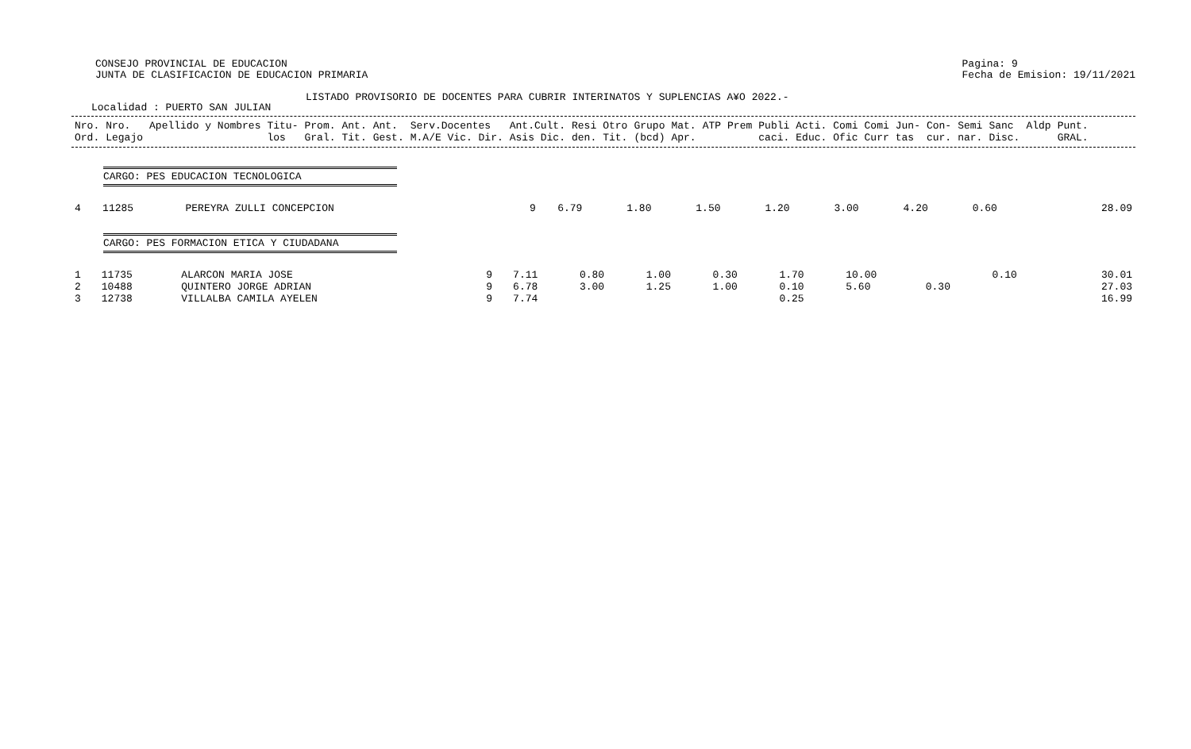CONSEJO PROVINCIAL DE EDUCACION
JUNTA DE CLASIFICACION DE EDUCACION PRIMARIA
Pagina: 9
Fecha de Emision: 19/11/2021
LISTADO PROVISORIO DE DOCENTES PARA CUBRIR INTERINATOS Y SUPLENCIAS A¥O 2022.-
Localidad : PUERTO SAN JULIAN
| Nro. Ord. | Nro. Legajo | Apellido y Nombres | Titu- los | Prom. Gral. | Ant. Tit. | Ant. Gest. | Serv.Docentes M.A/E Vic. Dir. | Ant.Cult. Asis Dic. | Resi den. | Otro Tit. | Grupo (bcd) | Mat. Apr. | ATP | Prem | Publi caci. | Acti. Educ. | Comi Ofic | Comi Curr | Jun- tas | Con- cur. | Semi nar. | Sanc Disc. | Aldp | Punt. GRAL. |
| --- | --- | --- | --- | --- | --- | --- | --- | --- | --- | --- | --- | --- | --- | --- | --- | --- | --- | --- | --- | --- | --- | --- | --- | --- |
CARGO: PES EDUCACION TECNOLOGICA
| 4 | 11285 | PEREYRA ZULLI CONCEPCION | 9 | 6.79 | 1.80 | 1.50 | 1.20 | 3.00 | 4.20 | 0.60 | | 28.09 |
CARGO: PES FORMACION ETICA Y CIUDADANA
| 1 | 11735 | ALARCON MARIA JOSE | 9 | 7.11 | 0.80 | 1.00 | 0.30 | 1.70 | 10.00 | | 0.10 | 30.01 |
| 2 | 10488 | QUINTERO JORGE ADRIAN | 9 | 6.78 | 3.00 | 1.25 | 1.00 | 0.10 | 5.60 | 0.30 | | 27.03 |
| 3 | 12738 | VILLALBA CAMILA AYELEN | 9 | 7.74 | | | | 0.25 | | | | 16.99 |